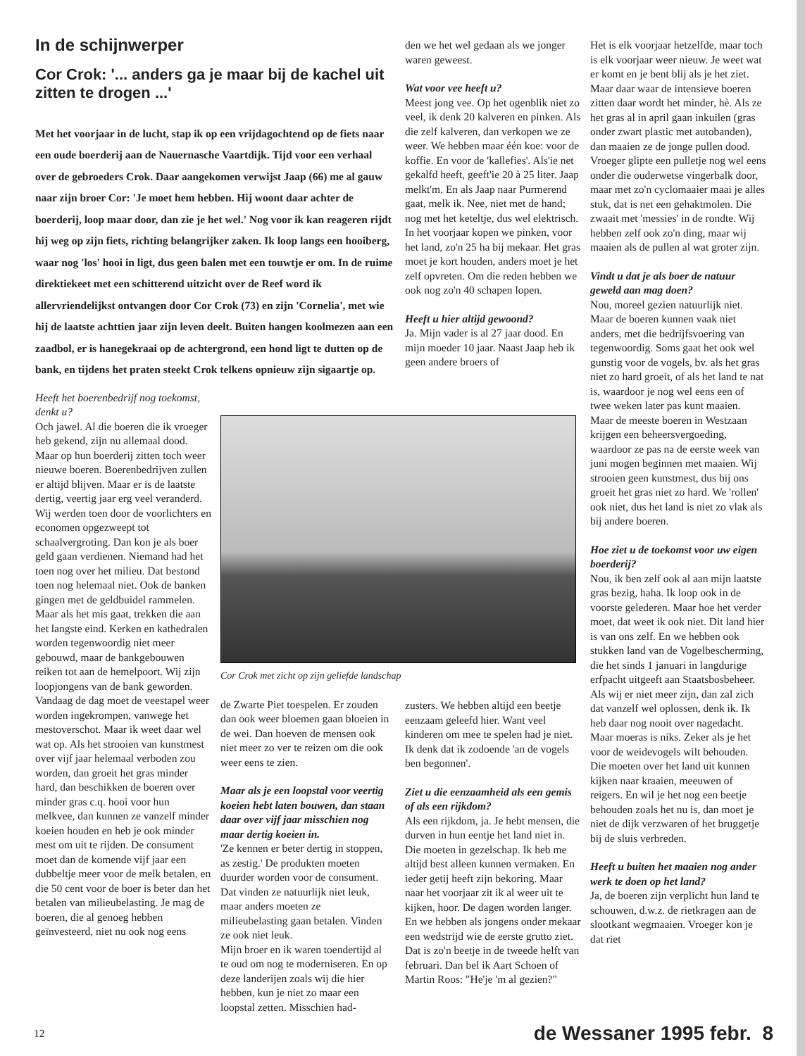In de schijnwerper
Cor Crok: '... anders ga je maar bij de kachel uit zitten te drogen ...'
Met het voorjaar in de lucht, stap ik op een vrijdagochtend op de fiets naar een oude boerderij aan de Nauernasche Vaartdijk. Tijd voor een verhaal over de gebroeders Crok. Daar aangekomen verwijst Jaap (66) me al gauw naar zijn broer Cor: 'Je moet hem hebben. Hij woont daar achter de boerderij, loop maar door, dan zie je het wel.' Nog voor ik kan reageren rijdt hij weg op zijn fiets, richting belangrijker zaken. Ik loop langs een hooiberg, waar nog 'los' hooi in ligt, dus geen balen met een touwtje er om. In de ruime direktiekeet met een schitterend uitzicht over de Reef word ik allervriendelijkst ontvangen door Cor Crok (73) en zijn 'Cornelia', met wie hij de laatste achttien jaar zijn leven deelt. Buiten hangen koolmezen aan een zaadbol, er is hanegekraai op de achtergrond, een hond ligt te dutten op de bank, en tijdens het praten steekt Crok telkens opnieuw zijn sigaartje op.
Heeft het boerenbedrijf nog toekomst, denkt u?
Och jawel. Al die boeren die ik vroeger heb gekend, zijn nu allemaal dood. Maar op hun boerderij zitten toch weer nieuwe boeren. Boerenbedrijven zullen er altijd blijven. Maar er is de laatste dertig, veertig jaar erg veel veranderd. Wij werden toen door de voorlichters en economen opgezweept tot schaalvergroting. Dan kon je als boer geld gaan verdienen. Niemand had het toen nog over het milieu. Dat bestond toen nog helemaal niet. Ook de banken gingen met de geldbuidel rammelen. Maar als het mis gaat, trekken die aan het langste eind. Kerken en kathedralen worden tegenwoordig niet meer gebouwd, maar de bankgebouwen reiken tot aan de hemelpoort. Wij zijn loopjongens van de bank geworden. Vandaag de dag moet de veestapel weer worden ingekrompen, vanwege het mestoverschot. Maar ik weet daar wel wat op. Als het strooien van kunstmest over vijf jaar helemaal verboden zou worden, dan groeit het gras minder hard, dan beschikken de boeren over minder gras c.q. hooi voor hun melkvee, dan kunnen ze vanzelf minder koeien houden en heb je ook minder mest om uit te rijden. De consument moet dan de komende vijf jaar een dubbeltje meer voor de melk betalen, en die 50 cent voor de boer is beter dan het betalen van milieubelasting. Je mag de boeren, die al genoeg hebben geïnvesteerd, niet nu ook nog eens
Cor Crok met zicht op zijn geliefde landschap
de Zwarte Piet toespelen. Er zouden dan ook weer bloemen gaan bloeien in de wei. Dan hoeven de mensen ook niet meer zo ver te reizen om die ook weer eens te zien.
Maar als je een loopstal voor veertig koeien hebt laten bouwen, dan staan daar over vijf jaar misschien nog maar dertig koeien in.
'Ze kennen er beter dertig in stoppen, as zestig.' De produkten moeten duurder worden voor de consument. Dat vinden ze natuurlijk niet leuk, maar anders moeten ze milieubelasting gaan betalen. Vinden ze ook niet leuk.
Mijn broer en ik waren toendertijd al te oud om nog te moderniseren. En op deze landerijen zoals wij die hier hebben, kun je niet zo maar een loopstal zetten. Misschien had-
den we het wel gedaan als we jonger waren geweest.
Wat voor vee heeft u?
Meest jong vee. Op het ogenblik niet zo veel, ik denk 20 kalveren en pinken. Als die zelf kalveren, dan verkopen we ze weer. We hebben maar één koe: voor de koffie. En voor de 'kallefies'. Als'ie net gekalfd heeft, geeft'ie 20 à 25 liter. Jaap melkt'm. En als Jaap naar Purmerend gaat, melk ik. Nee, niet met de hand; nog met het keteltje, dus wel elektrisch. In het voorjaar kopen we pinken, voor het land, zo'n 25 ha bij mekaar. Het gras moet je kort houden, anders moet je het zelf opvreten. Om die reden hebben we ook nog zo'n 40 schapen lopen.
Heeft u hier altijd gewoond?
Ja. Mijn vader is al 27 jaar dood. En mijn moeder 10 jaar. Naast Jaap heb ik geen andere broers of
zusters. We hebben altijd een beetje eenzaam geleefd hier. Want veel kinderen om mee te spelen had je niet. Ik denk dat ik zodoende 'an de vogels ben begonnen'.
Ziet u die eenzaamheid als een gemis of als een rijkdom?
Als een rijkdom, ja. Je hebt mensen, die durven in hun eentje het land niet in. Die moeten in gezelschap. Ik heb me altijd best alleen kunnen vermaken. En ieder getij heeft zijn bekoring. Maar naar het voorjaar zit ik al weer uit te kijken, hoor. De dagen worden langer. En we hebben als jongens onder mekaar een wedstrijd wie de eerste grutto ziet. Dat is zo'n beetje in de tweede helft van februari. Dan bel ik Aart Schoen of Martin Roos: "He'je 'm al gezien?"
Het is elk voorjaar hetzelfde, maar toch is elk voorjaar weer nieuw. Je weet wat er komt en je bent blij als je het ziet. Maar daar waar de intensieve boeren zitten daar wordt het minder, hè. Als ze het gras al in april gaan inkuilen (gras onder zwart plastic met autobanden), dan maaien ze de jonge pullen dood. Vroeger glipte een pulletje nog wel eens onder die ouderwetse vingerbalk door, maar met zo'n cyclomaaier maai je alles stuk, dat is net een gehaktmolen. Die zwaait met 'messies' in de rondte. Wij hebben zelf ook zo'n ding, maar wij maaien als de pullen al wat groter zijn.
Vindt u dat je als boer de natuur geweld aan mag doen?
Nou, moreel gezien natuurlijk niet. Maar de boeren kunnen vaak niet anders, met die bedrijfsvoering van tegenwoordig. Soms gaat het ook wel gunstig voor de vogels, bv. als het gras niet zo hard groeit, of als het land te nat is, waardoor je nog wel eens een of twee weken later pas kunt maaien. Maar de meeste boeren in Westzaan krijgen een beheersvergoeding, waardoor ze pas na de eerste week van juni mogen beginnen met maaien. Wij strooien geen kunstmest, dus bij ons groeit het gras niet zo hard. We 'rollen' ook niet, dus het land is niet zo vlak als bij andere boeren.
Hoe ziet u de toekomst voor uw eigen boerderij?
Nou, ik ben zelf ook al aan mijn laatste gras bezig, haha. Ik loop ook in de voorste gelederen. Maar hoe het verder moet, dat weet ik ook niet. Dit land hier is van ons zelf. En we hebben ook stukken land van de Vogelbescherming, die het sinds 1 januari in langdurige erfpacht uitgeeft aan Staatsbosbeheer. Als wij er niet meer zijn, dan zal zich dat vanzelf wel oplossen, denk ik. Ik heb daar nog nooit over nagedacht. Maar moeras is niks. Zeker als je het voor de weidevogels wilt behouden. Die moeten over het land uit kunnen kijken naar kraaien, meeuwen of reigers. En wil je het nog een beetje behouden zoals het nu is, dan moet je niet de dijk verzwaren of het bruggetje bij de sluis verbreden.
Heeft u buiten het maaien nog ander werk te doen op het land?
Ja, de boeren zijn verplicht hun land te schouwen, d.w.z. de rietkragen aan de slootkant wegmaaien. Vroeger kon je dat riet
12 de Wessaner 1995 febr. 8